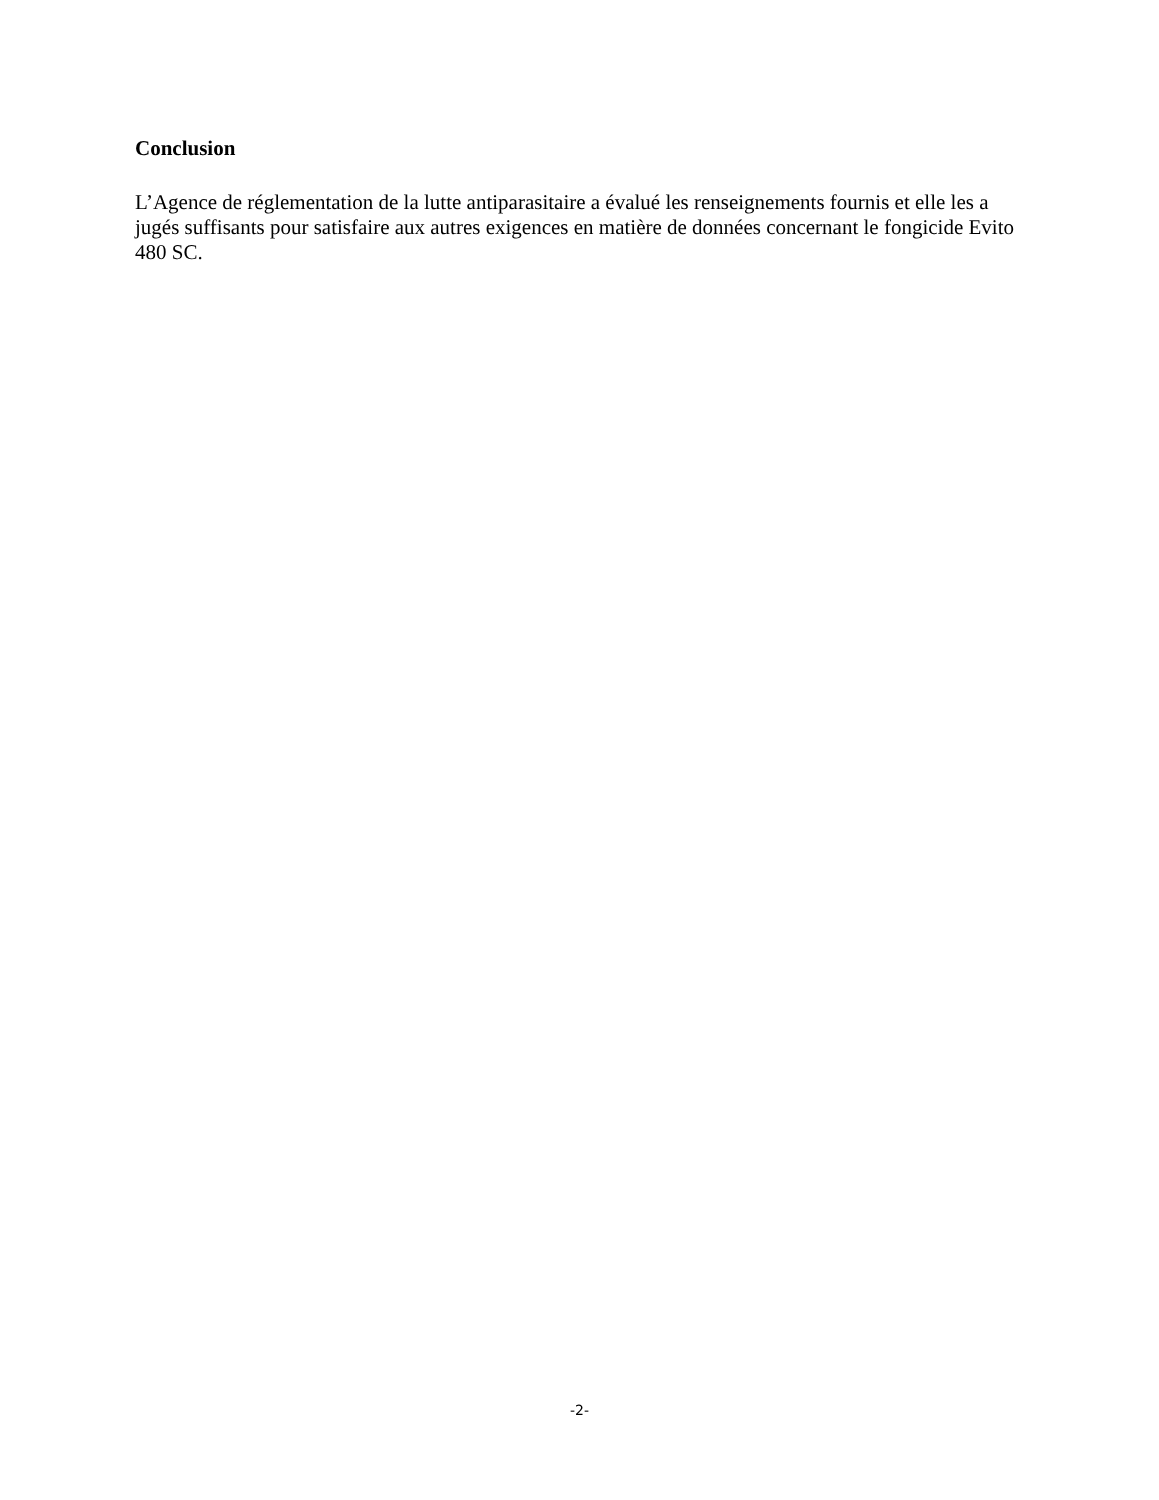Conclusion
L’Agence de réglementation de la lutte antiparasitaire a évalué les renseignements fournis et elle les a jugés suffisants pour satisfaire aux autres exigences en matière de données concernant le fongicide Evito 480 SC.
-2-